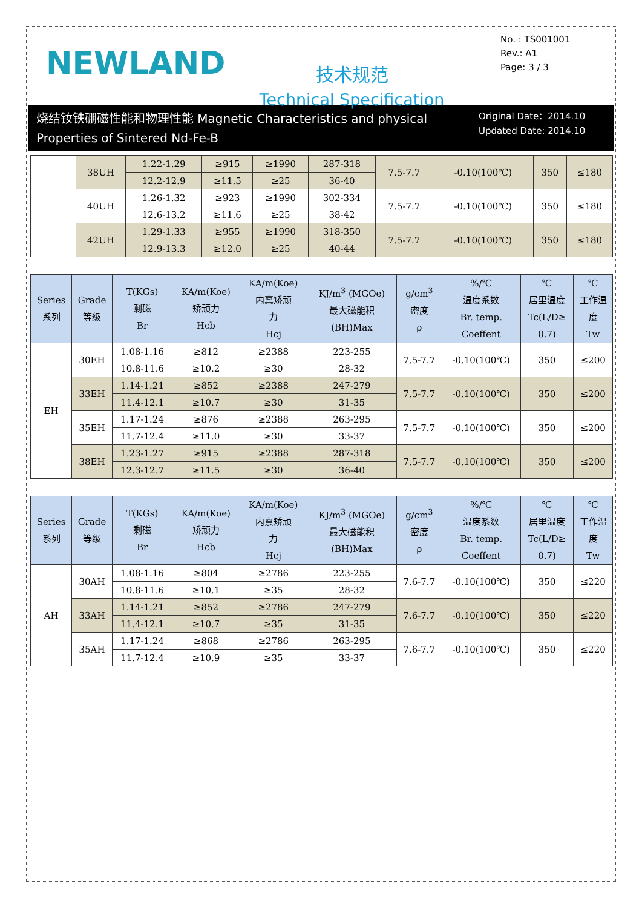NEWLAND
技术规范
Technical Specification
No. : TS001001
Rev.: A1
Page: 3 / 3
烧结钕铁硼磁性能和物理性能 Magnetic Characteristics and physical Properties of Sintered Nd-Fe-B
Original Date：2014.10
Updated Date: 2014.10
| | 38UH | 1.22-1.29 | ≥915 | ≥1990 | 287-318 | 7.5-7.7 | -0.10(100℃) | 350 | ≤180 |
| | | 12.2-12.9 | ≥11.5 | ≥25 | 36-40 | | | | |
| | 40UH | 1.26-1.32 | ≥923 | ≥1990 | 302-334 | 7.5-7.7 | -0.10(100℃) | 350 | ≤180 |
| | | 12.6-13.2 | ≥11.6 | ≥25 | 38-42 | | | | |
| | 42UH | 1.29-1.33 | ≥955 | ≥1990 | 318-350 | 7.5-7.7 | -0.10(100℃) | 350 | ≤180 |
| | | 12.9-13.3 | ≥12.0 | ≥25 | 40-44 | | | | |
| Series 系列 | Grade 等级 | T(KGs) 剩磁 Br | KA/m(Koe) 矫顽力 Hcb | KA/m(Koe) 内禀矫顽 力 Hcj | KJ/m<sup>3</sup> (MGOe) 最大磁能积 (BH)Max | g/cm<sup>3</sup> 密度 ρ | %/℃ 温度系数 Br. temp. Coeffent | ℃ 居里温度 Tc(L/D≥ 0.7) | ℃ 工作温 度 Tw |
| --- | --- | --- | --- | --- | --- | --- | --- | --- | --- |
| EH | 30EH | 1.08-1.16 | ≥812 | ≥2388 | 223-255 | 7.5-7.7 | -0.10(100℃) | 350 | ≤200 |
| | | 10.8-11.6 | ≥10.2 | ≥30 | 28-32 | | | | |
| | 33EH | 1.14-1.21 | ≥852 | ≥2388 | 247-279 | 7.5-7.7 | -0.10(100℃) | 350 | ≤200 |
| | | 11.4-12.1 | ≥10.7 | ≥30 | 31-35 | | | | |
| | 35EH | 1.17-1.24 | ≥876 | ≥2388 | 263-295 | 7.5-7.7 | -0.10(100℃) | 350 | ≤200 |
| | | 11.7-12.4 | ≥11.0 | ≥30 | 33-37 | | | | |
| | 38EH | 1.23-1.27 | ≥915 | ≥2388 | 287-318 | 7.5-7.7 | -0.10(100℃) | 350 | ≤200 |
| | | 12.3-12.7 | ≥11.5 | ≥30 | 36-40 | | | | |
| Series 系列 | Grade 等级 | T(KGs) 剩磁 Br | KA/m(Koe) 矫顽力 Hcb | KA/m(Koe) 内禀矫顽 力 Hcj | KJ/m<sup>3</sup> (MGOe) 最大磁能积 (BH)Max | g/cm<sup>3</sup> 密度 ρ | %/℃ 温度系数 Br. temp. Coeffent | ℃ 居里温度 Tc(L/D≥ 0.7) | ℃ 工作温 度 Tw |
| --- | --- | --- | --- | --- | --- | --- | --- | --- | --- |
| AH | 30AH | 1.08-1.16 | ≥804 | ≥2786 | 223-255 | 7.6-7.7 | -0.10(100℃) | 350 | ≤220 |
| | | 10.8-11.6 | ≥10.1 | ≥35 | 28-32 | | | | |
| | 33AH | 1.14-1.21 | ≥852 | ≥2786 | 247-279 | 7.6-7.7 | -0.10(100℃) | 350 | ≤220 |
| | | 11.4-12.1 | ≥10.7 | ≥35 | 31-35 | | | | |
| | 35AH | 1.17-1.24 | ≥868 | ≥2786 | 263-295 | 7.6-7.7 | -0.10(100℃) | 350 | ≤220 |
| | | 11.7-12.4 | ≥10.9 | ≥35 | 33-37 | | | | |